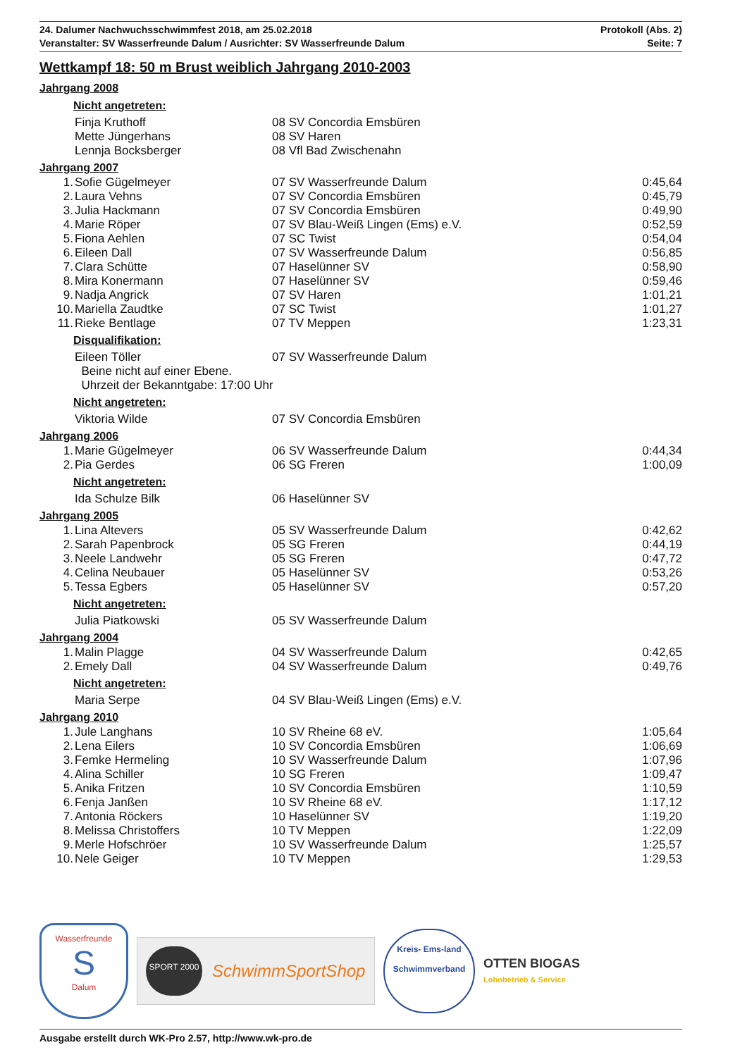24. Dalumer Nachwuchsschwimmfest 2018, am 25.02.2018 Protokoll (Abs. 2)
Veranstalter: SV Wasserfreunde Dalum / Ausrichter: SV Wasserfreunde Dalum Seite: 7
Wettkampf 18: 50 m Brust weiblich Jahrgang 2010-2003
| Jahrgang 2008 | | | |
| Nicht angetreten: | | | |
| | Finja Kruthoff | 08 SV Concordia Emsbüren | |
| | Mette Jüngerhans | 08 SV Haren | |
| | Lennja Bocksberger | 08 Vfl Bad Zwischenahn | |
| Jahrgang 2007 | | | |
| 1. | Sofie Gügelmeyer | 07 SV Wasserfreunde Dalum | 0:45,64 |
| 2. | Laura Vehns | 07 SV Concordia Emsbüren | 0:45,79 |
| 3. | Julia Hackmann | 07 SV Concordia Emsbüren | 0:49,90 |
| 4. | Marie Röper | 07 SV Blau-Weiß Lingen (Ems) e.V. | 0:52,59 |
| 5. | Fiona Aehlen | 07 SC Twist | 0:54,04 |
| 6. | Eileen Dall | 07 SV Wasserfreunde Dalum | 0:56,85 |
| 7. | Clara Schütte | 07 Haselünner SV | 0:58,90 |
| 8. | Mira Konermann | 07 Haselünner SV | 0:59,46 |
| 9. | Nadja Angrick | 07 SV Haren | 1:01,21 |
| 10. | Mariella Zaudtke | 07 SC Twist | 1:01,27 |
| 11. | Rieke Bentlage | 07 TV Meppen | 1:23,31 |
| Disqualifikation: | | | |
| | Eileen Töller | 07 SV Wasserfreunde Dalum | |
| | Beine nicht auf einer Ebene. | | |
| | Uhrzeit der Bekanntgabe: 17:00 Uhr | | |
| Nicht angetreten: | | | |
| | Viktoria Wilde | 07 SV Concordia Emsbüren | |
| Jahrgang 2006 | | | |
| 1. | Marie Gügelmeyer | 06 SV Wasserfreunde Dalum | 0:44,34 |
| 2. | Pia Gerdes | 06 SG Freren | 1:00,09 |
| Nicht angetreten: | | | |
| | Ida Schulze Bilk | 06 Haselünner SV | |
| Jahrgang 2005 | | | |
| 1. | Lina Altevers | 05 SV Wasserfreunde Dalum | 0:42,62 |
| 2. | Sarah Papenbrock | 05 SG Freren | 0:44,19 |
| 3. | Neele Landwehr | 05 SG Freren | 0:47,72 |
| 4. | Celina Neubauer | 05 Haselünner SV | 0:53,26 |
| 5. | Tessa Egbers | 05 Haselünner SV | 0:57,20 |
| Nicht angetreten: | | | |
| | Julia Piatkowski | 05 SV Wasserfreunde Dalum | |
| Jahrgang 2004 | | | |
| 1. | Malin Plagge | 04 SV Wasserfreunde Dalum | 0:42,65 |
| 2. | Emely Dall | 04 SV Wasserfreunde Dalum | 0:49,76 |
| Nicht angetreten: | | | |
| | Maria Serpe | 04 SV Blau-Weiß Lingen (Ems) e.V. | |
| Jahrgang 2010 | | | |
| 1. | Jule Langhans | 10 SV Rheine 68 eV. | 1:05,64 |
| 2. | Lena Eilers | 10 SV Concordia Emsbüren | 1:06,69 |
| 3. | Femke Hermeling | 10 SV Wasserfreunde Dalum | 1:07,96 |
| 4. | Alina Schiller | 10 SG Freren | 1:09,47 |
| 5. | Anika Fritzen | 10 SV Concordia Emsbüren | 1:10,59 |
| 6. | Fenja Janßen | 10 SV Rheine 68 eV. | 1:17,12 |
| 7. | Antonia Röckers | 10 Haselünner SV | 1:19,20 |
| 8. | Melissa Christoffers | 10 TV Meppen | 1:22,09 |
| 9. | Merle Hofschröer | 10 SV Wasserfreunde Dalum | 1:25,57 |
| 10. | Nele Geiger | 10 TV Meppen | 1:29,53 |
Wasserfreunde
S
Dalum
SPORT 2000
SchwimmSportShop
Kreis- Ems-land
Schwimmverband
OTTEN BIOGAS
Lohnbetrieb & Service
Ausgabe erstellt durch WK-Pro 2.57, http://www.wk-pro.de